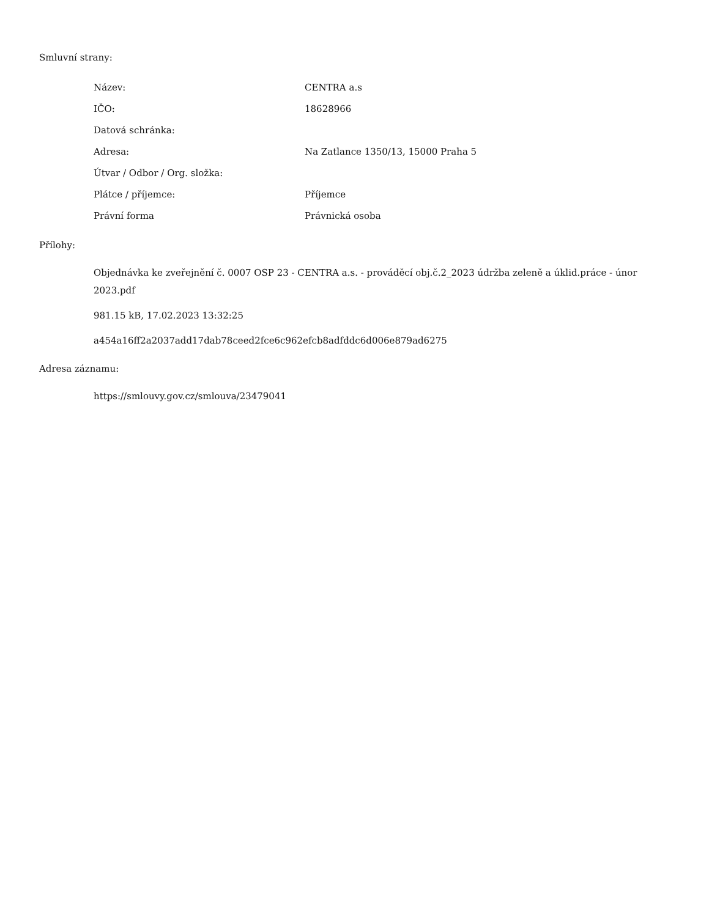Smluvní strany:
| Název: | CENTRA a.s |
| IČO: | 18628966 |
| Datová schránka: | |
| Adresa: | Na Zatlance 1350/13, 15000 Praha 5 |
| Útvar / Odbor / Org. složka: | |
| Plátce / příjemce: | Příjemce |
| Právní forma | Právnická osoba |
Přílohy:
Objednávka ke zveřejnění č. 0007 OSP 23 - CENTRA a.s. - prováděcí obj.č.2_2023 údržba zeleně a úklid.práce - únor 2023.pdf
981.15 kB, 17.02.2023 13:32:25
a454a16ff2a2037add17dab78ceed2fce6c962efcb8adfddc6d006e879ad6275
Adresa záznamu:
https://smlouvy.gov.cz/smlouva/23479041